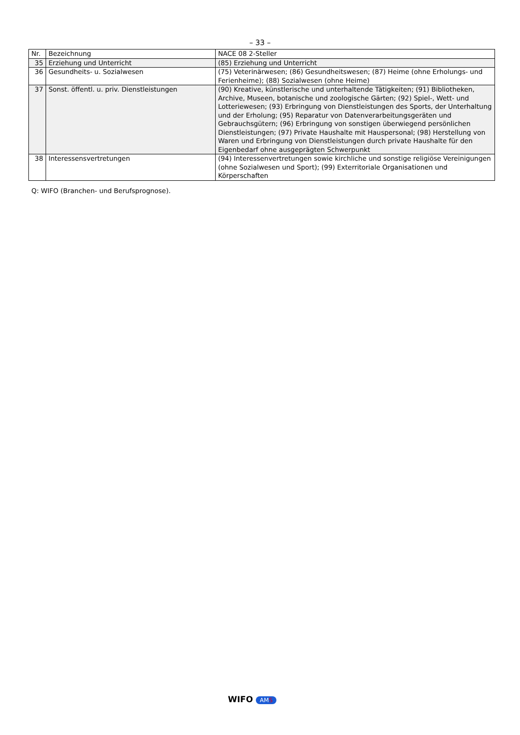– 33 –
| Nr. | Bezeichnung | NACE 08 2-Steller |
| 35 | Erziehung und Unterricht | (85) Erziehung und Unterricht |
| 36 | Gesundheits- u. Sozialwesen | (75) Veterinärwesen; (86) Gesundheitswesen; (87) Heime (ohne Erholungs- und Ferienheime); (88) Sozialwesen (ohne Heime) |
| 37 | Sonst. öffentl. u. priv. Dienstleistungen | (90) Kreative, künstlerische und unterhaltende Tätigkeiten; (91) Bibliotheken, Archive, Museen, botanische und zoologische Gärten; (92) Spiel-, Wett- und Lotteriewesen; (93) Erbringung von Dienstleistungen des Sports, der Unterhaltung und der Erholung; (95) Reparatur von Datenverarbeitungsgeräten und Gebrauchsgütern; (96) Erbringung von sonstigen überwiegend persönlichen Dienstleistungen; (97) Private Haushalte mit Hauspersonal; (98) Herstellung von Waren und Erbringung von Dienstleistungen durch private Haushalte für den Eigenbedarf ohne ausgeprägten Schwerpunkt |
| 38 | Interessensvertretungen | (94) Interessenvertretungen sowie kirchliche und sonstige religiöse Vereinigungen (ohne Sozialwesen und Sport); (99) Exterritoriale Organisationen und Körperschaften |
Q: WIFO (Branchen- und Berufsprognose).
WIFO AMS